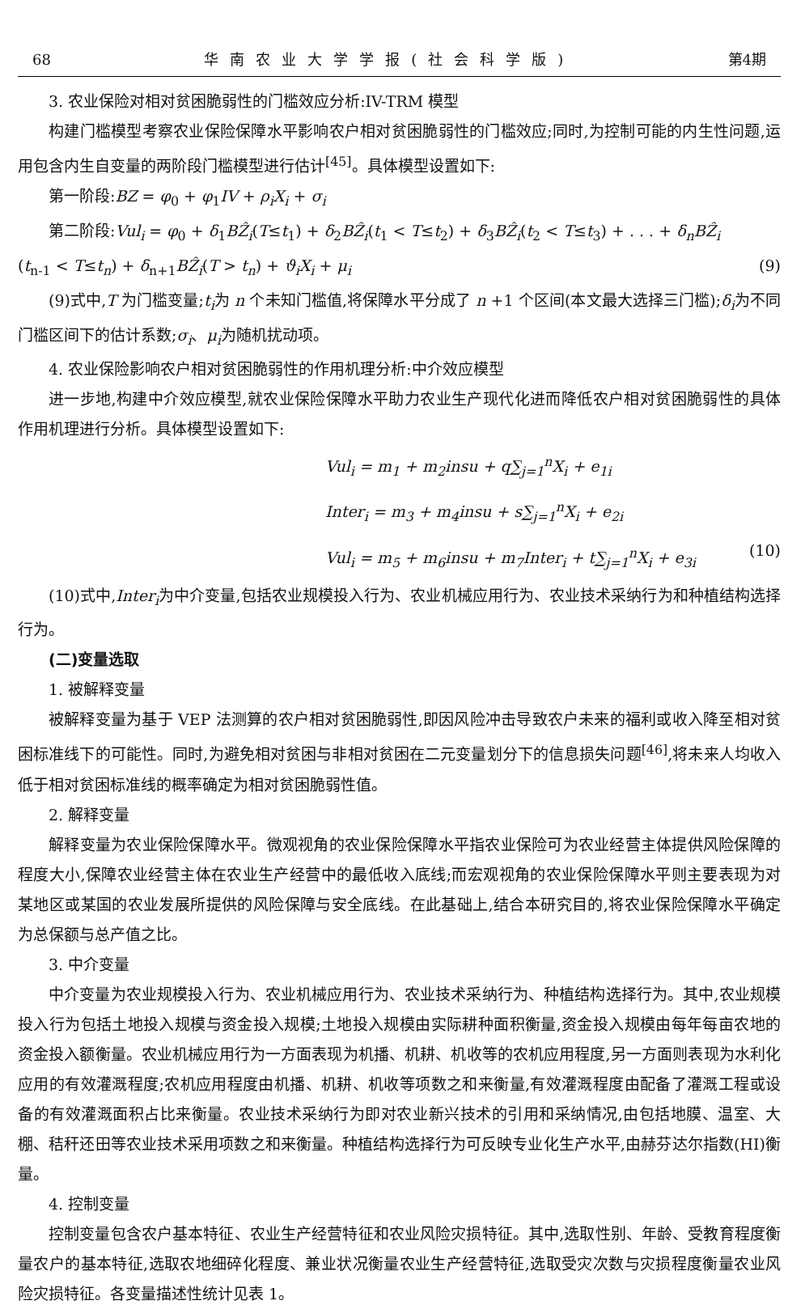68 华南农业大学学报(社会科学版) 第4期
3. 农业保险对相对贫困脆弱性的门槛效应分析:IV-TRM 模型
构建门槛模型考察农业保险保障水平影响农户相对贫困脆弱性的门槛效应;同时,为控制可能的内生性问题,运用包含内生自变量的两阶段门槛模型进行估计<sup>[45]</sup>。具体模型设置如下:
第一阶段:BZ = φ<sub>0</sub> + φ<sub>1</sub>IV + ρ<sub>i</sub>X<sub>i</sub> + σ<sub>i</sub>
第二阶段:Vul<sub>i</sub> = φ<sub>0</sub> + δ<sub>1</sub>BẐ<sub>i</sub>(T≤t<sub>1</sub>) + δ<sub>2</sub>BẐ<sub>i</sub>(t<sub>1</sub> < T≤t<sub>2</sub>) + δ<sub>3</sub>BẐ<sub>i</sub>(t<sub>2</sub> < T≤t<sub>3</sub>) + . . . + δ<sub>n</sub>BẐ<sub>i</sub>
(t<sub>n-1</sub> < T≤t<sub>n</sub>) + δ<sub>n+1</sub>BẐ<sub>i</sub>(T > t<sub>n</sub>) + ϑ<sub>i</sub>X<sub>i</sub> + μ<sub>i</sub> (9)
(9)式中,T 为门槛变量;t<sub>i</sub>为 n 个未知门槛值,将保障水平分成了 n +1 个区间(本文最大选择三门槛);δ<sub>i</sub>为不同门槛区间下的估计系数;σ<sub>i</sub>、μ<sub>i</sub>为随机扰动项。
4. 农业保险影响农户相对贫困脆弱性的作用机理分析:中介效应模型
进一步地,构建中介效应模型,就农业保险保障水平助力农业生产现代化进而降低农户相对贫困脆弱性的具体作用机理进行分析。具体模型设置如下:
Vul<sub>i</sub> = m<sub>1</sub> + m<sub>2</sub>insu + q∑<sub>j=1</sub><sup>n</sup>X<sub>i</sub> + e<sub>1i</sub>
Inter<sub>i</sub> = m<sub>3</sub> + m<sub>4</sub>insu + s∑<sub>j=1</sub><sup>n</sup>X<sub>i</sub> + e<sub>2i</sub>
Vul<sub>i</sub> = m<sub>5</sub> + m<sub>6</sub>insu + m<sub>7</sub>Inter<sub>i</sub> + t∑<sub>j=1</sub><sup>n</sup>X<sub>i</sub> + e<sub>3i</sub> (10)
(10)式中,Inter<sub>i</sub>为中介变量,包括农业规模投入行为、农业机械应用行为、农业技术采纳行为和种植结构选择行为。
(二)变量选取
1. 被解释变量
被解释变量为基于 VEP 法测算的农户相对贫困脆弱性,即因风险冲击导致农户未来的福利或收入降至相对贫困标准线下的可能性。同时,为避免相对贫困与非相对贫困在二元变量划分下的信息损失问题<sup>[46]</sup>,将未来人均收入低于相对贫困标准线的概率确定为相对贫困脆弱性值。
2. 解释变量
解释变量为农业保险保障水平。微观视角的农业保险保障水平指农业保险可为农业经营主体提供风险保障的程度大小,保障农业经营主体在农业生产经营中的最低收入底线;而宏观视角的农业保险保障水平则主要表现为对某地区或某国的农业发展所提供的风险保障与安全底线。在此基础上,结合本研究目的,将农业保险保障水平确定为总保额与总产值之比。
3. 中介变量
中介变量为农业规模投入行为、农业机械应用行为、农业技术采纳行为、种植结构选择行为。其中,农业规模投入行为包括土地投入规模与资金投入规模;土地投入规模由实际耕种面积衡量,资金投入规模由每年每亩农地的资金投入额衡量。农业机械应用行为一方面表现为机播、机耕、机收等的农机应用程度,另一方面则表现为水利化应用的有效灌溉程度;农机应用程度由机播、机耕、机收等项数之和来衡量,有效灌溉程度由配备了灌溉工程或设备的有效灌溉面积占比来衡量。农业技术采纳行为即对农业新兴技术的引用和采纳情况,由包括地膜、温室、大棚、秸秆还田等农业技术采用项数之和来衡量。种植结构选择行为可反映专业化生产水平,由赫芬达尔指数(HI)衡量。
4. 控制变量
控制变量包含农户基本特征、农业生产经营特征和农业风险灾损特征。其中,选取性别、年龄、受教育程度衡量农户的基本特征,选取农地细碎化程度、兼业状况衡量农业生产经营特征,选取受灾次数与灾损程度衡量农业风险灾损特征。各变量描述性统计见表 1。